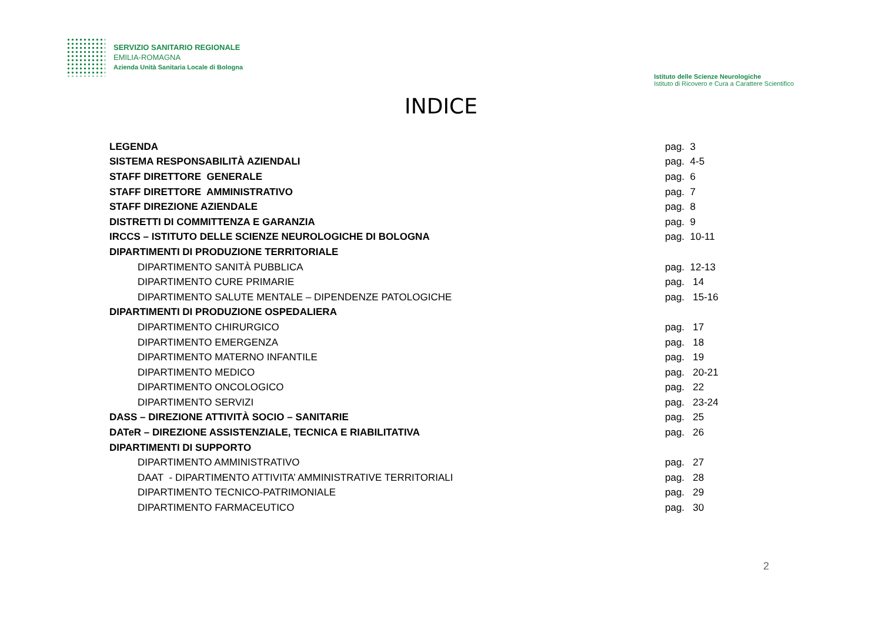SERVIZIO SANITARIO REGIONALE
EMILIA-ROMAGNA
Azienda Unità Sanitaria Locale di Bologna
Istituto delle Scienze Neurologiche
Istituto di Ricovero e Cura a Carattere Scientifico
INDICE
| LEGENDA | pag. 3 |
| SISTEMA RESPONSABILITÀ AZIENDALI | pag. 4-5 |
| STAFF DIRETTORE GENERALE | pag. 6 |
| STAFF DIRETTORE AMMINISTRATIVO | pag. 7 |
| STAFF DIREZIONE AZIENDALE | pag. 8 |
| DISTRETTI DI COMMITTENZA E GARANZIA | pag. 9 |
| IRCCS – ISTITUTO DELLE SCIENZE NEUROLOGICHE DI BOLOGNA | pag. 10-11 |
| DIPARTIMENTI DI PRODUZIONE TERRITORIALE | |
| DIPARTIMENTO SANITÀ PUBBLICA | pag. 12-13 |
| DIPARTIMENTO CURE PRIMARIE | pag. 14 |
| DIPARTIMENTO SALUTE MENTALE – DIPENDENZE PATOLOGICHE | pag. 15-16 |
| DIPARTIMENTI DI PRODUZIONE OSPEDALIERA | |
| DIPARTIMENTO CHIRURGICO | pag. 17 |
| DIPARTIMENTO EMERGENZA | pag. 18 |
| DIPARTIMENTO MATERNO INFANTILE | pag. 19 |
| DIPARTIMENTO MEDICO | pag. 20-21 |
| DIPARTIMENTO ONCOLOGICO | pag. 22 |
| DIPARTIMENTO SERVIZI | pag. 23-24 |
| DASS – DIREZIONE ATTIVITÀ SOCIO – SANITARIE | pag. 25 |
| DATeR – DIREZIONE ASSISTENZIALE, TECNICA E RIABILITATIVA | pag. 26 |
| DIPARTIMENTI DI SUPPORTO | |
| DIPARTIMENTO AMMINISTRATIVO | pag. 27 |
| DAAT - DIPARTIMENTO ATTIVITA’ AMMINISTRATIVE TERRITORIALI | pag. 28 |
| DIPARTIMENTO TECNICO-PATRIMONIALE | pag. 29 |
| DIPARTIMENTO FARMACEUTICO | pag. 30 |
2